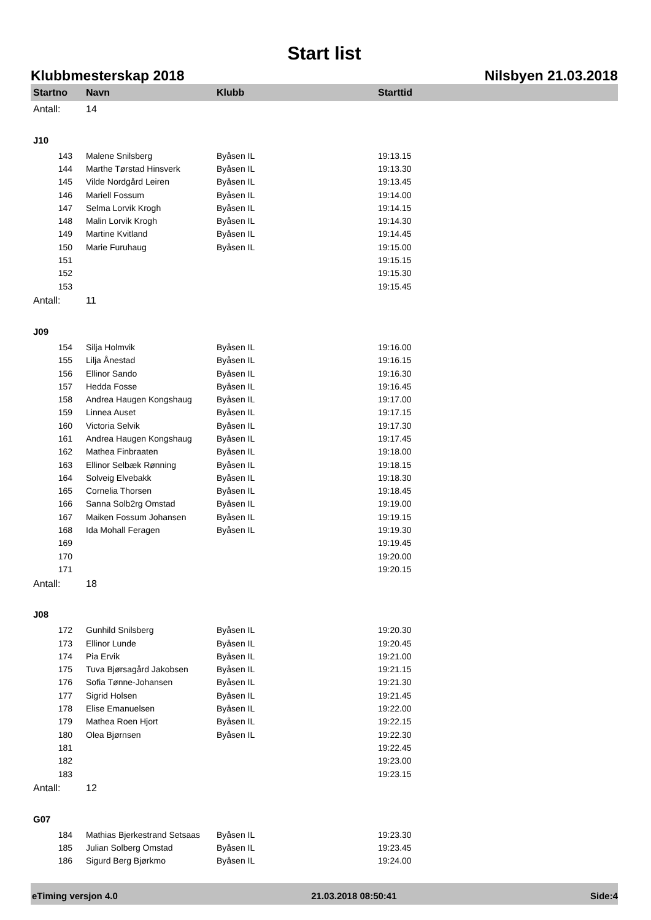Start list
Klubbmesterskap 2018 Nilsbyen 21.03.2018
| Startno | Navn | Klubb | Starttid |
| --- | --- | --- | --- |
| Antall: | 14 | | |
| J10 | | | |
| 143 | Malene Snilsberg | Byåsen IL | 19:13.15 |
| 144 | Marthe Tørstad Hinsverk | Byåsen IL | 19:13.30 |
| 145 | Vilde Nordgård Leiren | Byåsen IL | 19:13.45 |
| 146 | Mariell Fossum | Byåsen IL | 19:14.00 |
| 147 | Selma Lorvik Krogh | Byåsen IL | 19:14.15 |
| 148 | Malin Lorvik Krogh | Byåsen IL | 19:14.30 |
| 149 | Martine Kvitland | Byåsen IL | 19:14.45 |
| 150 | Marie Furuhaug | Byåsen IL | 19:15.00 |
| 151 | | | 19:15.15 |
| 152 | | | 19:15.30 |
| 153 | | | 19:15.45 |
| Antall: | 11 | | |
| J09 | | | |
| 154 | Silja Holmvik | Byåsen IL | 19:16.00 |
| 155 | Lilja Ånestad | Byåsen IL | 19:16.15 |
| 156 | Ellinor Sando | Byåsen IL | 19:16.30 |
| 157 | Hedda Fosse | Byåsen IL | 19:16.45 |
| 158 | Andrea Haugen Kongshaug | Byåsen IL | 19:17.00 |
| 159 | Linnea Auset | Byåsen IL | 19:17.15 |
| 160 | Victoria Selvik | Byåsen IL | 19:17.30 |
| 161 | Andrea Haugen Kongshaug | Byåsen IL | 19:17.45 |
| 162 | Mathea Finbraaten | Byåsen IL | 19:18.00 |
| 163 | Ellinor Selbæk Rønning | Byåsen IL | 19:18.15 |
| 164 | Solveig Elvebakk | Byåsen IL | 19:18.30 |
| 165 | Cornelia Thorsen | Byåsen IL | 19:18.45 |
| 166 | Sanna Solb2rg Omstad | Byåsen IL | 19:19.00 |
| 167 | Maiken Fossum Johansen | Byåsen IL | 19:19.15 |
| 168 | Ida Mohall Feragen | Byåsen IL | 19:19.30 |
| 169 | | | 19:19.45 |
| 170 | | | 19:20.00 |
| 171 | | | 19:20.15 |
| Antall: | 18 | | |
| J08 | | | |
| 172 | Gunhild Snilsberg | Byåsen IL | 19:20.30 |
| 173 | Ellinor Lunde | Byåsen IL | 19:20.45 |
| 174 | Pia Ervik | Byåsen IL | 19:21.00 |
| 175 | Tuva Bjørsagård Jakobsen | Byåsen IL | 19:21.15 |
| 176 | Sofia Tønne-Johansen | Byåsen IL | 19:21.30 |
| 177 | Sigrid Holsen | Byåsen IL | 19:21.45 |
| 178 | Elise Emanuelsen | Byåsen IL | 19:22.00 |
| 179 | Mathea Roen Hjort | Byåsen IL | 19:22.15 |
| 180 | Olea Bjørnsen | Byåsen IL | 19:22.30 |
| 181 | | | 19:22.45 |
| 182 | | | 19:23.00 |
| 183 | | | 19:23.15 |
| Antall: | 12 | | |
| G07 | | | |
| 184 | Mathias Bjerkestrand Setsaas | Byåsen IL | 19:23.30 |
| 185 | Julian Solberg Omstad | Byåsen IL | 19:23.45 |
| 186 | Sigurd Berg Bjørkmo | Byåsen IL | 19:24.00 |
eTiming versjon 4.0 21.03.2018 08:50:41 Side:4